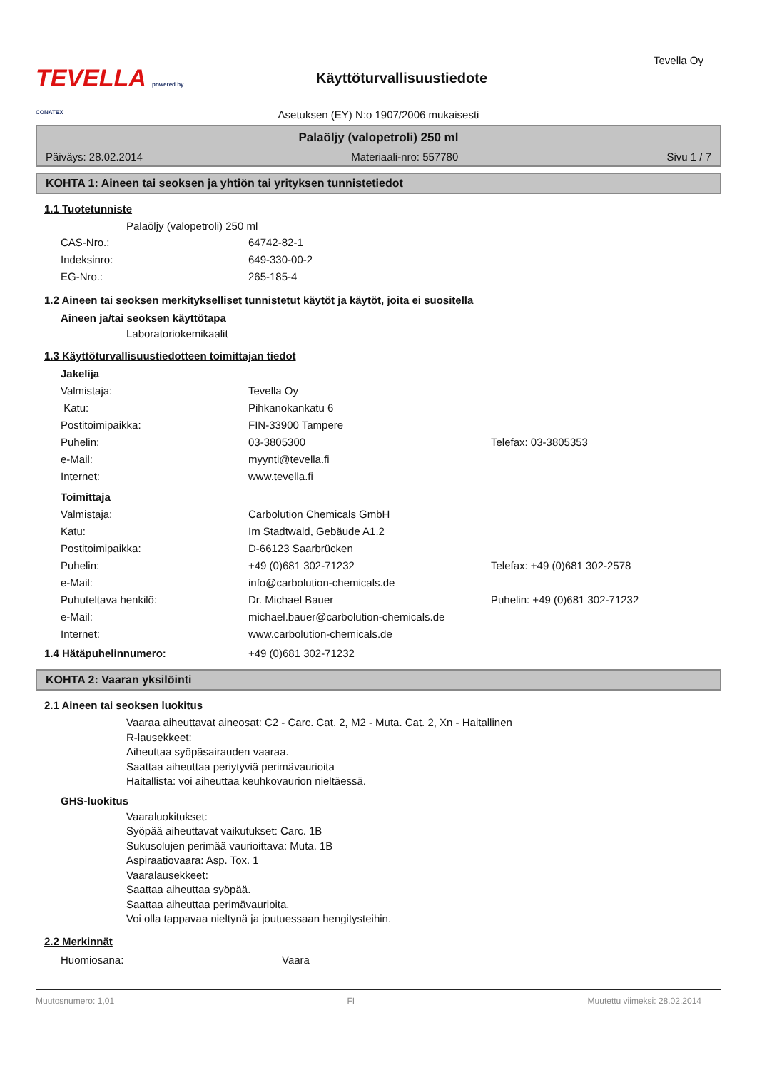TEVELLA powered by CONATEX
Käyttöturvallisuustiedote
Tevella Oy
Asetuksen (EY) N:o 1907/2006 mukaisesti
Palaöljy (valopetroli) 250 ml
Päiväys: 28.02.2014 Materiaali-nro: 557780 Sivu 1 / 7
KOHTA 1: Aineen tai seoksen ja yhtiön tai yrityksen tunnistetiedot
1.1 Tuotetunniste
Palaöljy (valopetroli) 250 ml
CAS-Nro.: 64742-82-1
Indeksinro: 649-330-00-2
EG-Nro.: 265-185-4
1.2 Aineen tai seoksen merkitykselliset tunnistetut käytöt ja käytöt, joita ei suositella
Aineen ja/tai seoksen käyttötapa
Laboratoriokemikaalit
1.3 Käyttöturvallisuustiedotteen toimittajan tiedot
Jakelija
Valmistaja: Tevella Oy
Katu: Pihkanokankatu 6
Postitoimipaikka: FIN-33900 Tampere
Puhelin: 03-3805300 Telefax: 03-3805353
e-Mail: myynti@tevella.fi
Internet: www.tevella.fi
Toimittaja
Valmistaja: Carbolution Chemicals GmbH
Katu: Im Stadtwald, Gebäude A1.2
Postitoimipaikka: D-66123 Saarbrücken
Puhelin: +49 (0)681 302-71232 Telefax: +49 (0)681 302-2578
e-Mail: info@carbolution-chemicals.de
Puhuteltava henkilö: Dr. Michael Bauer Puhelin: +49 (0)681 302-71232
e-Mail: michael.bauer@carbolution-chemicals.de
Internet: www.carbolution-chemicals.de
1.4 Hätäpuhelinnumero: +49 (0)681 302-71232
KOHTA 2: Vaaran yksilöinti
2.1 Aineen tai seoksen luokitus
Vaaraa aiheuttavat aineosat: C2 - Carc. Cat. 2, M2 - Muta. Cat. 2, Xn - Haitallinen
R-lausekkeet:
Aiheuttaa syöpäsairauden vaaraa.
Saattaa aiheuttaa periytyviä perimävaurioita
Haitallista: voi aiheuttaa keuhkovaurion nieltäessä.
GHS-luokitus
Vaaraluokitukset:
Syöpää aiheuttavat vaikutukset: Carc. 1B
Sukusolujen perimää vaurioittava: Muta. 1B
Aspiraatiovaara: Asp. Tox. 1
Vaaralausekkeet:
Saattaa aiheuttaa syöpää.
Saattaa aiheuttaa perimävaurioita.
Voi olla tappavaa nieltynä ja joutuessaan hengitysteihin.
2.2 Merkinnät
Huomiosana: Vaara
Muutosnumero: 1,01 FI Muutettu viimeksi: 28.02.2014